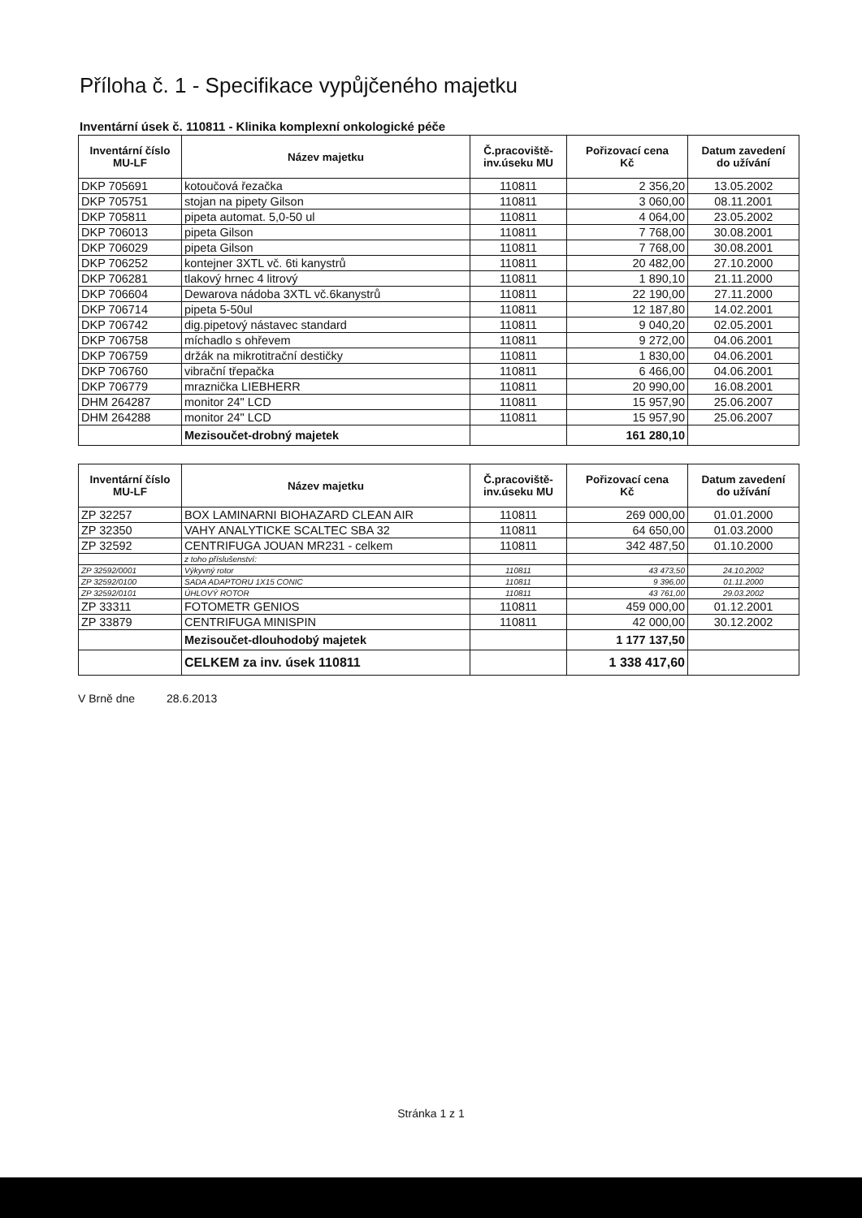Příloha č. 1 - Specifikace vypůjčeného majetku
Inventární úsek č. 110811 - Klinika komplexní onkologické péče
| Inventární číslo MU-LF | Název majetku | Č.pracoviště- inv.úseku MU | Pořizovací cena Kč | Datum zavedení do užívání |
| --- | --- | --- | --- | --- |
| DKP 705691 | kotoučová řezačka | 110811 | 2 356,20 | 13.05.2002 |
| DKP 705751 | stojan na pipety Gilson | 110811 | 3 060,00 | 08.11.2001 |
| DKP 705811 | pipeta automat. 5,0-50 ul | 110811 | 4 064,00 | 23.05.2002 |
| DKP 706013 | pipeta Gilson | 110811 | 7 768,00 | 30.08.2001 |
| DKP 706029 | pipeta Gilson | 110811 | 7 768,00 | 30.08.2001 |
| DKP 706252 | kontejner 3XTL vč. 6ti kanystrů | 110811 | 20 482,00 | 27.10.2000 |
| DKP 706281 | tlakový hrnec 4 litrový | 110811 | 1 890,10 | 21.11.2000 |
| DKP 706604 | Dewarova nádoba 3XTL vč.6kanystrů | 110811 | 22 190,00 | 27.11.2000 |
| DKP 706714 | pipeta 5-50ul | 110811 | 12 187,80 | 14.02.2001 |
| DKP 706742 | dig.pipetový nástavec standard | 110811 | 9 040,20 | 02.05.2001 |
| DKP 706758 | míchadlo s ohřevem | 110811 | 9 272,00 | 04.06.2001 |
| DKP 706759 | držák na mikrotitrační destičky | 110811 | 1 830,00 | 04.06.2001 |
| DKP 706760 | vibrační třepačka | 110811 | 6 466,00 | 04.06.2001 |
| DKP 706779 | mraznička LIEBHERR | 110811 | 20 990,00 | 16.08.2001 |
| DHM 264287 | monitor 24" LCD | 110811 | 15 957,90 | 25.06.2007 |
| DHM 264288 | monitor 24" LCD | 110811 | 15 957,90 | 25.06.2007 |
| | Mezisoučet-drobný majetek | | 161 280,10 | |
| Inventární číslo MU-LF | Název majetku | Č.pracoviště- inv.úseku MU | Pořizovací cena Kč | Datum zavedení do užívání |
| --- | --- | --- | --- | --- |
| ZP 32257 | BOX LAMINARNI BIOHAZARD CLEAN AIR | 110811 | 269 000,00 | 01.01.2000 |
| ZP 32350 | VAHY ANALYTICKE SCALTEC SBA 32 | 110811 | 64 650,00 | 01.03.2000 |
| ZP 32592 | CENTRIFUGA JOUAN MR231 - celkem | 110811 | 342 487,50 | 01.10.2000 |
| | z toho příslušenství: | | | |
| ZP 32592/0001 | Výkyvný rotor | 110811 | 43 473,50 | 24.10.2002 |
| ZP 32592/0100 | SADA ADAPTORU 1X15 CONIC | 110811 | 9 396,00 | 01.11.2000 |
| ZP 32592/0101 | ÚHLOVÝ ROTOR | 110811 | 43 761,00 | 29.03.2002 |
| ZP 33311 | FOTOMETR GENIOS | 110811 | 459 000,00 | 01.12.2001 |
| ZP 33879 | CENTRIFUGA MINISPIN | 110811 | 42 000,00 | 30.12.2002 |
| | Mezisoučet-dlouhodobý majetek | | 1 177 137,50 | |
| | CELKEM za inv. úsek 110811 | | 1 338 417,60 | |
V Brně dne 28.6.2013
Stránka 1 z 1